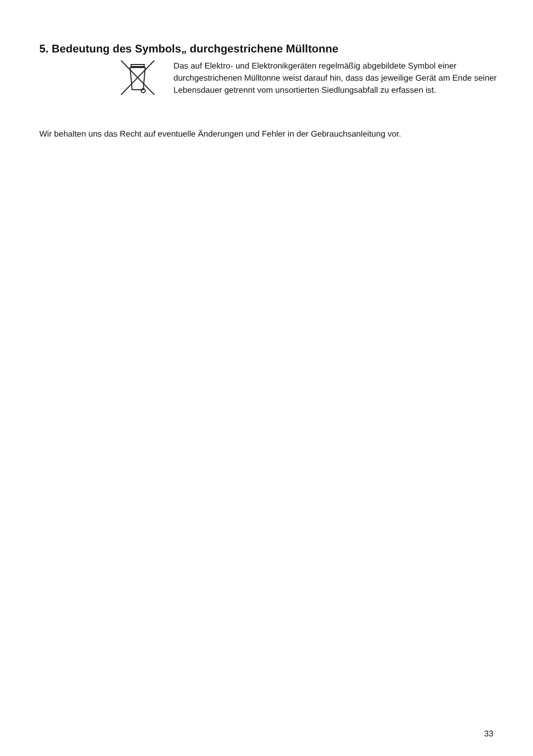5. Bedeutung des Symbols„ durchgestrichene Mülltonne
Das auf Elektro- und Elektronikgeräten regelmäßig abgebildete Symbol einer durchgestrichenen Mülltonne weist darauf hin, dass das jeweilige Gerät am Ende seiner Lebensdauer getrennt vom unsortierten Siedlungsabfall zu erfassen ist.
Wir behalten uns das Recht auf eventuelle Änderungen und Fehler in der Gebrauchsanleitung vor.
33